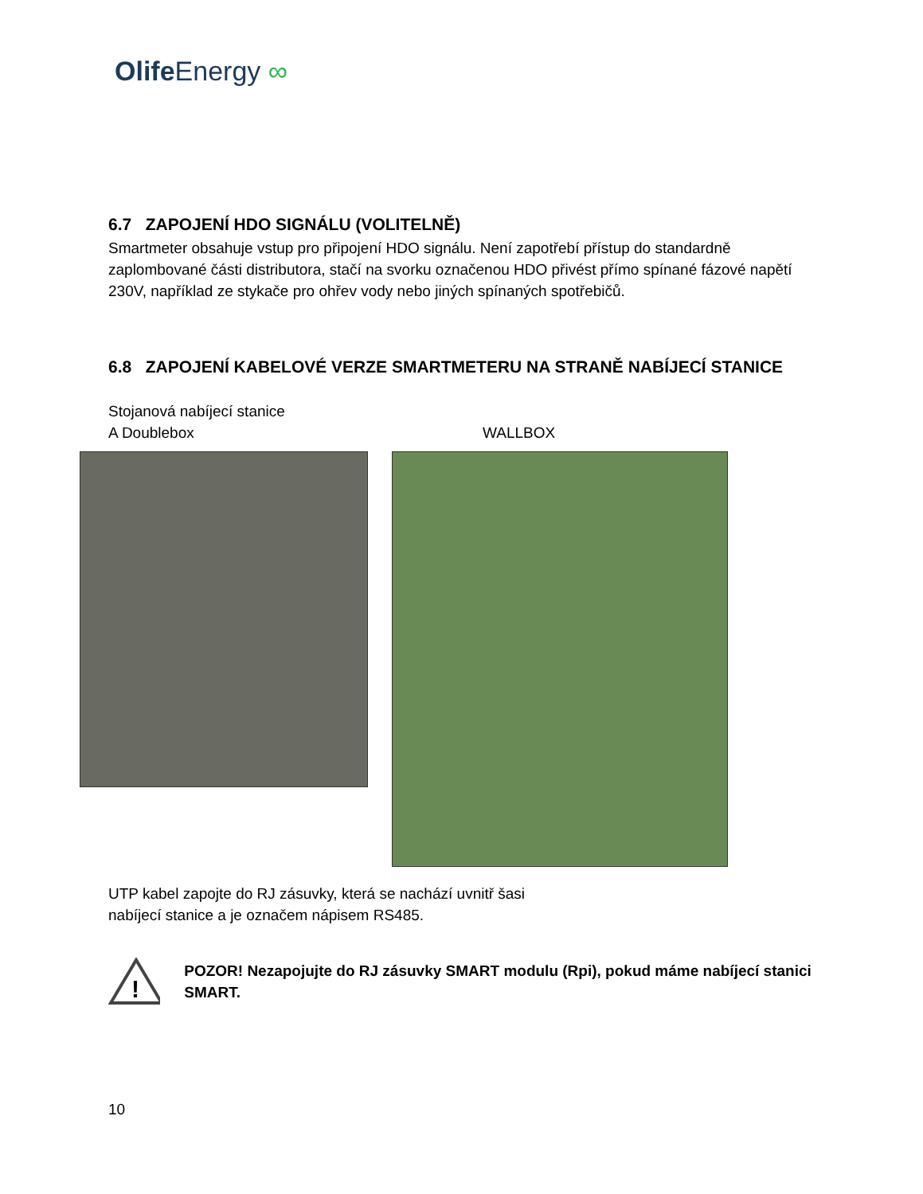Olife Energy ∞
6.7 ZAPOJENÍ HDO SIGNÁLU (VOLITELNĚ)
Smartmeter obsahuje vstup pro připojení HDO signálu. Není zapotřebí přístup do standardně zaplombované části distributora, stačí na svorku označenou HDO přivést přímo spínané fázové napětí 230V, například ze stykače pro ohřev vody nebo jiných spínaných spotřebičů.
6.8 ZAPOJENÍ KABELOVÉ VERZE SMARTMETERU NA STRANĚ NABÍJECÍ STANICE
Stojanová nabíjecí stanice
A Doublebox
WALLBOX
UTP kabel zapojte do RJ zásuvky, která se nachází uvnitř šasi
nabíjecí stanice a je označem nápisem RS485.
!
POZOR! Nezapojujte do RJ zásuvky SMART modulu (Rpi), pokud máme nabíjecí stanici SMART.
10